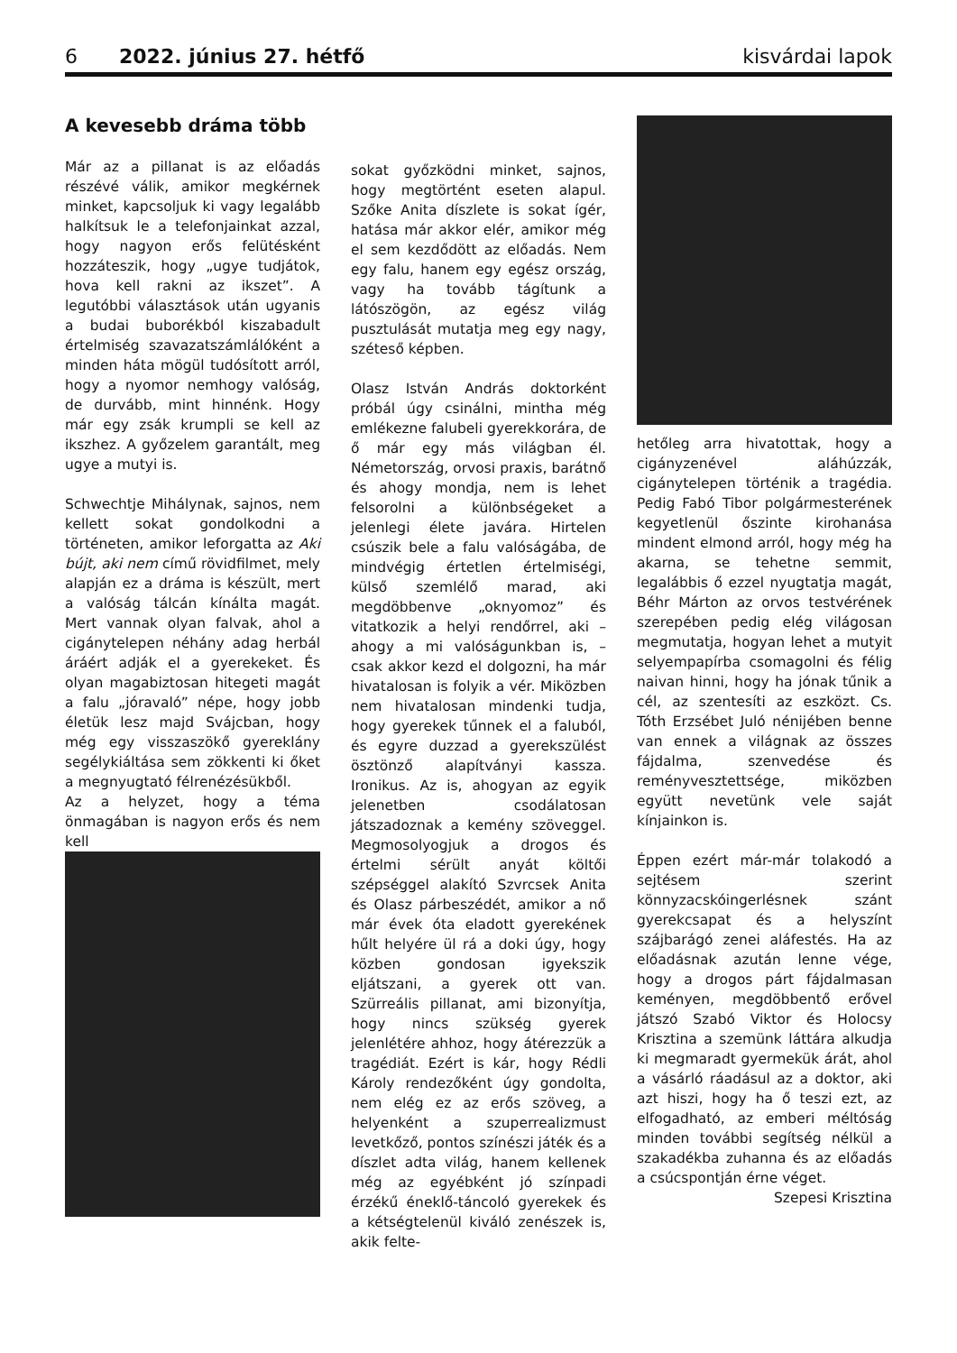6 2022. június 27. hétfő kisvárdai lapok
A kevesebb dráma több
Már az a pillanat is az előadás részévé válik, amikor megkérnek minket, kapcsoljuk ki vagy legalább halkítsuk le a telefonjainkat azzal, hogy nagyon erős felütésként hozzáteszik, hogy „ugye tudjátok, hova kell rakni az ikszet”. A legutóbbi választások után ugyanis a budai buborékból kiszabadult értelmiség szavazatszámlálóként a minden háta mögül tudósított arról, hogy a nyomor nemhogy valóság, de durvább, mint hinnénk. Hogy már egy zsák krumpli se kell az ikszhez. A győzelem garantált, meg ugye a mutyi is.
Schwechtje Mihálynak, sajnos, nem kellett sokat gondolkodni a történeten, amikor leforgatta az Aki bújt, aki nem című rövidfilmet, mely alapján ez a dráma is készült, mert a valóság tálcán kínálta magát. Mert vannak olyan falvak, ahol a cigánytelepen néhány adag herbál áráért adják el a gyerekeket. És olyan magabiztosan hitegeti magát a falu „jóravaló” népe, hogy jobb életük lesz majd Svájcban, hogy még egy visszaszökő gyereklány segélykiáltása sem zökkenti ki őket a megnyugtató félrenézésükből.
Az a helyzet, hogy a téma önmagában is nagyon erős és nem kell
sokat győzködni minket, sajnos, hogy megtörtént eseten alapul. Szőke Anita díszlete is sokat ígér, hatása már akkor elér, amikor még el sem kezdődött az előadás. Nem egy falu, hanem egy egész ország, vagy ha tovább tágítunk a látószögön, az egész világ pusztulását mutatja meg egy nagy, széteső képben.
Olasz István András doktorként próbál úgy csinálni, mintha még emlékezne falubeli gyerekkorára, de ő már egy más világban él. Németország, orvosi praxis, barátnő és ahogy mondja, nem is lehet felsorolni a különbségeket a jelenlegi élete javára. Hirtelen csúszik bele a falu valóságába, de mindvégig értetlen értelmiségi, külső szemlélő marad, aki megdöbbenve „oknyomoz” és vitatkozik a helyi rendőrrel, aki – ahogy a mi valóságunkban is, – csak akkor kezd el dolgozni, ha már hivatalosan is folyik a vér. Miközben nem hivatalosan mindenki tudja, hogy gyerekek tűnnek el a faluból, és egyre duzzad a gyerekszülést ösztönző alapítványi kassza. Ironikus. Az is, ahogyan az egyik jelenetben csodálatosan játszadoznak a kemény szöveggel. Megmosolyogjuk a drogos és értelmi sérült anyát költői szépséggel alakító Szvrcsek Anita és Olasz párbeszédét, amikor a nő már évek óta eladott gyerekének hűlt helyére ül rá a doki úgy, hogy közben gondosan igyekszik eljátszani, a gyerek ott van. Szürreális pillanat, ami bizonyítja, hogy nincs szükség gyerek jelenlétére ahhoz, hogy átérezzük a tragédiát. Ezért is kár, hogy Rédli Károly rendezőként úgy gondolta, nem elég ez az erős szöveg, a helyenként a szuperrealizmust levetkőző, pontos színészi játék és a díszlet adta világ, hanem kellenek még az egyébként jó színpadi érzékű éneklő-táncoló gyerekek és a kétségtelenül kiváló zenészek is, akik felte-
hetőleg arra hivatottak, hogy a cigányzenével aláhúzzák, cigánytelepen történik a tragédia. Pedig Fabó Tibor polgármesterének kegyetlenül őszinte kirohanása mindent elmond arról, hogy még ha akarna, se tehetne semmit, legalábbis ő ezzel nyugtatja magát, Béhr Márton az orvos testvérének szerepében pedig elég világosan megmutatja, hogyan lehet a mutyit selyempapírba csomagolni és félig naivan hinni, hogy ha jónak tűnik a cél, az szentesíti az eszközt. Cs. Tóth Erzsébet Juló nénijében benne van ennek a világnak az összes fájdalma, szenvedése és reményvesztettsége, miközben együtt nevetünk vele saját kínjainkon is.
Éppen ezért már-már tolakodó a sejtésem szerint könnyzacskóingerlésnek szánt gyerekcsapat és a helyszínt szájbarágó zenei aláfestés. Ha az előadásnak azután lenne vége, hogy a drogos párt fájdalmasan keményen, megdöbbentő erővel játszó Szabó Viktor és Holocsy Krisztina a szemünk láttára alkudja ki megmaradt gyermekük árát, ahol a vásárló ráadásul az a doktor, aki azt hiszi, hogy ha ő teszi ezt, az elfogadható, az emberi méltóság minden további segítség nélkül a szakadékba zuhanna és az előadás a csúcspontján érne véget.
Szepesi Krisztina